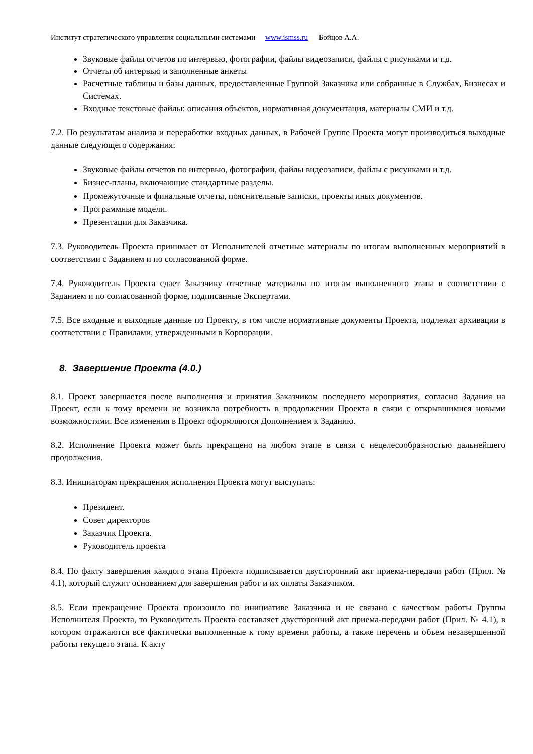Институт стратегического управления социальными системами www.ismss.ru Бойцов А.А.
Звуковые файлы отчетов по интервью, фотографии, файлы видеозаписи, файлы с рисунками и т.д.
Отчеты об интервью и заполненные анкеты
Расчетные таблицы и базы данных, предоставленные Группой Заказчика или собранные в Службах, Бизнесах и Системах.
Входные текстовые файлы: описания объектов, нормативная документация, материалы СМИ и т.д.
7.2. По результатам анализа и переработки входных данных, в Рабочей Группе Проекта могут производиться выходные данные следующего содержания:
Звуковые файлы отчетов по интервью, фотографии, файлы видеозаписи, файлы с рисунками и т.д.
Бизнес-планы, включающие стандартные разделы.
Промежуточные и финальные отчеты, пояснительные записки, проекты иных документов.
Программные модели.
Презентации для Заказчика.
7.3. Руководитель Проекта принимает от Исполнителей отчетные материалы по итогам выполненных мероприятий в соответствии с Заданием и по согласованной форме.
7.4. Руководитель Проекта сдает Заказчику отчетные материалы по итогам выполненного этапа в соответствии с Заданием и по согласованной форме, подписанные Экспертами.
7.5. Все входные и выходные данные по Проекту, в том числе нормативные документы Проекта, подлежат архивации в соответствии с Правилами, утвержденными в Корпорации.
8. Завершение Проекта (4.0.)
8.1. Проект завершается после выполнения и принятия Заказчиком последнего мероприятия, согласно Задания на Проект, если к тому времени не возникла потребность в продолжении Проекта в связи с открывшимися новыми возможностями. Все изменения в Проект оформляются Дополнением к Заданию.
8.2. Исполнение Проекта может быть прекращено на любом этапе в связи с нецелесообразностью дальнейшего продолжения.
8.3. Инициаторам прекращения исполнения Проекта могут выступать:
Президент.
Совет директоров
Заказчик Проекта.
Руководитель проекта
8.4. По факту завершения каждого этапа Проекта подписывается двусторонний акт приема-передачи работ (Прил. № 4.1), который служит основанием для завершения работ и их оплаты Заказчиком.
8.5. Если прекращение Проекта произошло по инициативе Заказчика и не связано с качеством работы Группы Исполнителя Проекта, то Руководитель Проекта составляет двусторонний акт приема-передачи работ (Прил. № 4.1), в котором отражаются все фактически выполненные к тому времени работы, а также перечень и объем незавершенной работы текущего этапа. К акту